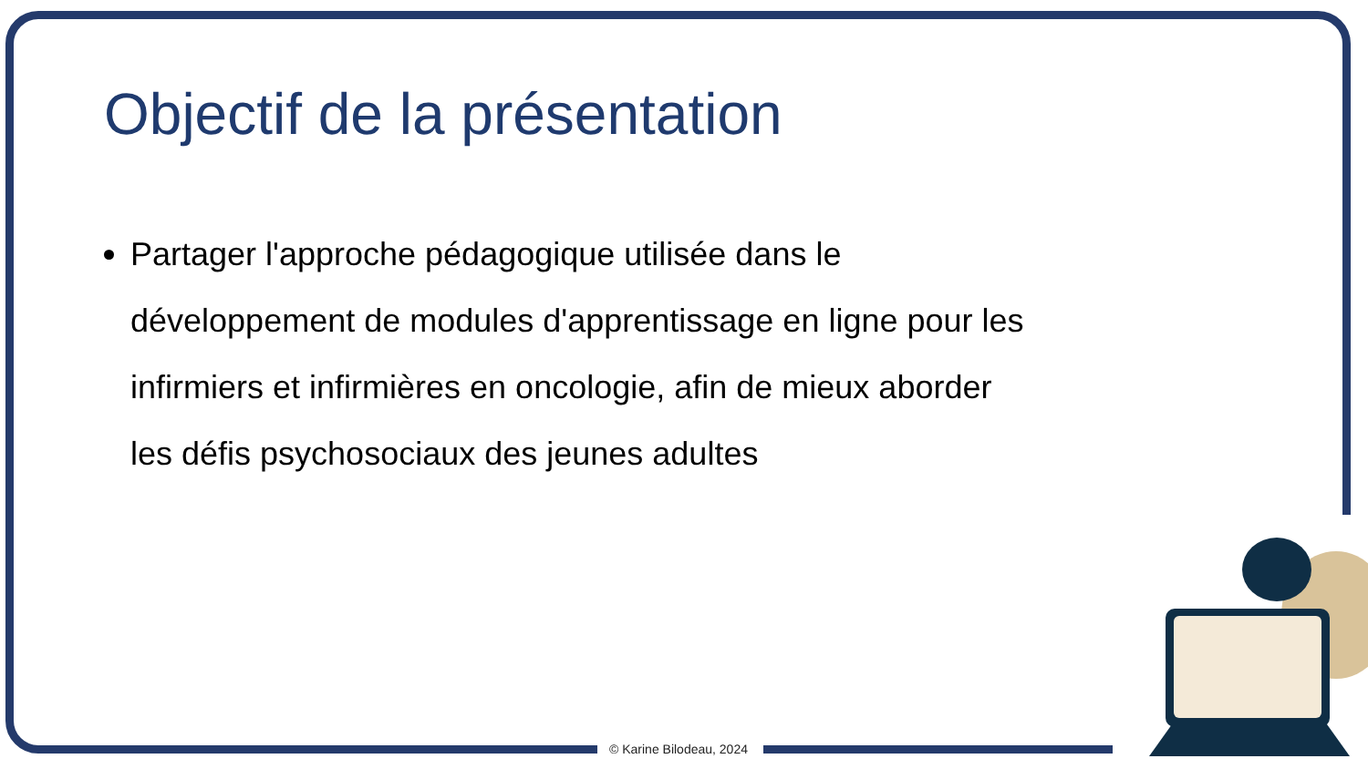Objectif de la présentation
Partager l'approche pédagogique utilisée dans le développement de modules d'apprentissage en ligne pour les infirmiers et infirmières en oncologie, afin de mieux aborder les défis psychosociaux des jeunes adultes
© Karine Bilodeau, 2024